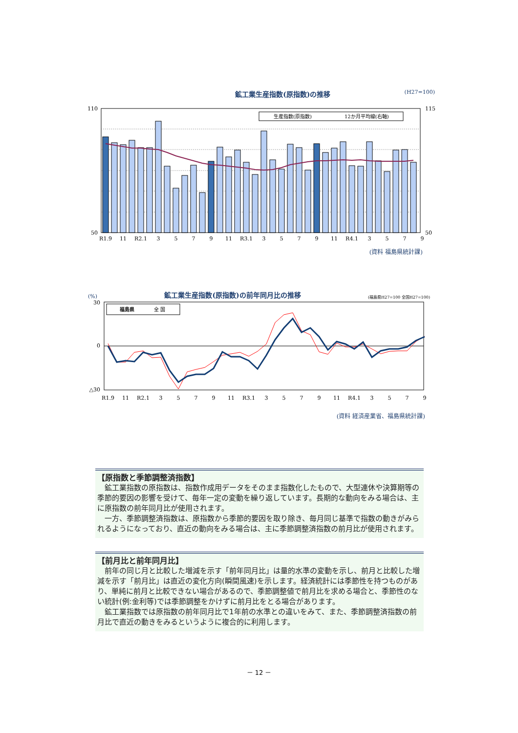鉱工業生産指数(原指数)の推移 (H27=100)
110
50
115
50
生産指数(原指数)
12か月平均線(右軸)
R1.9
11
R2.1
3
5
7
9
11
R3.1
3
5
7
9
11
R4.1
3
5
7
9
(資料 福島県統計課)
(%) 鉱工業生産指数(原指数)の前年同月比の推移 (福島県H27=100 全国H27=100)
30
0
△30
福島県
全 国
R1.9
11
R2.1
3
5
7
9
11
R3.1
3
5
7
9
11
R4.1
3
5
7
9
(資料 経済産業省、福島県統計課)
【原指数と季節調整済指数】
鉱工業指数の原指数は、指数作成用データをそのまま指数化したもので、大型連休や決算期等の季節的要因の影響を受けて、毎年一定の変動を繰り返しています。長期的な動向をみる場合は、主に原指数の前年同月比が使用されます。
一方、季節調整済指数は、原指数から季節的要因を取り除き、毎月同じ基準で指数の動きがみられるようになっており、直近の動向をみる場合は、主に季節調整済指数の前月比が使用されます。
【前月比と前年同月比】
前年の同じ月と比較した増減を示す「前年同月比」は量的水準の変動を示し、前月と比較した増減を示す「前月比」は直近の変化方向(瞬間風速)を示します。経済統計には季節性を持つものがあり、単純に前月と比較できない場合があるので、季節調整値で前月比を求める場合と、季節性のない統計(例:金利等)では季節調整をかけずに前月比をとる場合があります。
鉱工業指数では原指数の前年同月比で1年前の水準との違いをみて、また、季節調整済指数の前月比で直近の動きをみるというように複合的に利用します。
－ 12 －